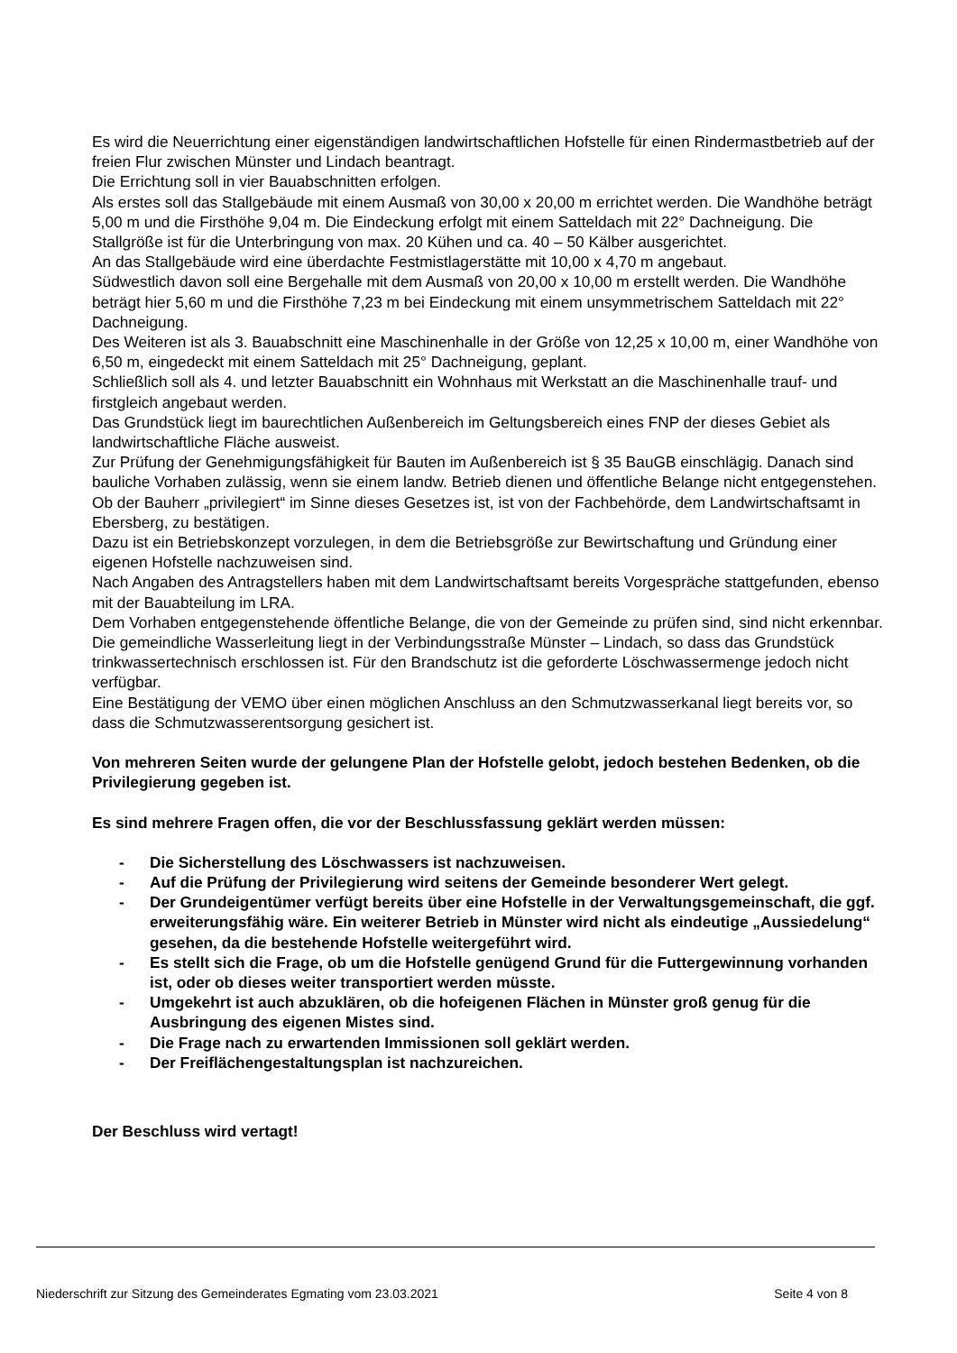Es wird die Neuerrichtung einer eigenständigen landwirtschaftlichen Hofstelle für einen Rindermastbetrieb auf der freien Flur zwischen Münster und Lindach beantragt.
Die Errichtung soll in vier Bauabschnitten erfolgen.
Als erstes soll das Stallgebäude mit einem Ausmaß von 30,00 x 20,00 m errichtet werden. Die Wandhöhe beträgt 5,00 m und die Firsthöhe 9,04 m. Die Eindeckung erfolgt mit einem Satteldach mit 22° Dachneigung. Die Stallgröße ist für die Unterbringung von max. 20 Kühen und ca. 40 – 50 Kälber ausgerichtet.
An das Stallgebäude wird eine überdachte Festmistlagerstätte mit 10,00 x 4,70 m angebaut.
Südwestlich davon soll eine Bergehalle mit dem Ausmaß von 20,00 x 10,00 m erstellt werden. Die Wandhöhe beträgt hier 5,60 m und die Firsthöhe 7,23 m bei Eindeckung mit einem unsymmetrischem Satteldach mit 22° Dachneigung.
Des Weiteren ist als 3. Bauabschnitt eine Maschinenhalle in der Größe von 12,25 x 10,00 m, einer Wandhöhe von 6,50 m, eingedeckt mit einem Satteldach mit 25° Dachneigung, geplant.
Schließlich soll als 4. und letzter Bauabschnitt ein Wohnhaus mit Werkstatt an die Maschinenhalle trauf- und firstgleich angebaut werden.
Das Grundstück liegt im baurechtlichen Außenbereich im Geltungsbereich eines FNP der dieses Gebiet als landwirtschaftliche Fläche ausweist.
Zur Prüfung der Genehmigungsfähigkeit für Bauten im Außenbereich ist § 35 BauGB einschlägig. Danach sind bauliche Vorhaben zulässig, wenn sie einem landw. Betrieb dienen und öffentliche Belange nicht entgegenstehen.
Ob der Bauherr „privilegiert“ im Sinne dieses Gesetzes ist, ist von der Fachbehörde, dem Landwirtschaftsamt in Ebersberg, zu bestätigen.
Dazu ist ein Betriebskonzept vorzulegen, in dem die Betriebsgröße zur Bewirtschaftung und Gründung einer eigenen Hofstelle nachzuweisen sind.
Nach Angaben des Antragstellers haben mit dem Landwirtschaftsamt bereits Vorgespräche stattgefunden, ebenso mit der Bauabteilung im LRA.
Dem Vorhaben entgegenstehende öffentliche Belange, die von der Gemeinde zu prüfen sind, sind nicht erkennbar.
Die gemeindliche Wasserleitung liegt in der Verbindungsstraße Münster – Lindach, so dass das Grundstück trinkwassertechnisch erschlossen ist. Für den Brandschutz ist die geforderte Löschwassermenge jedoch nicht verfügbar.
Eine Bestätigung der VEMO über einen möglichen Anschluss an den Schmutzwasserkanal liegt bereits vor, so dass die Schmutzwasserentsorgung gesichert ist.
Von mehreren Seiten wurde der gelungene Plan der Hofstelle gelobt, jedoch bestehen Bedenken, ob die Privilegierung gegeben ist.
Es sind mehrere Fragen offen, die vor der Beschlussfassung geklärt werden müssen:
- Die Sicherstellung des Löschwassers ist nachzuweisen.
- Auf die Prüfung der Privilegierung wird seitens der Gemeinde besonderer Wert gelegt.
- Der Grundeigentümer verfügt bereits über eine Hofstelle in der Verwaltungsgemeinschaft, die ggf. erweiterungsfähig wäre. Ein weiterer Betrieb in Münster wird nicht als eindeutige „Aussiedelung“ gesehen, da die bestehende Hofstelle weitergeführt wird.
- Es stellt sich die Frage, ob um die Hofstelle genügend Grund für die Futtergewinnung vorhanden ist, oder ob dieses weiter transportiert werden müsste.
- Umgekehrt ist auch abzuklären, ob die hofeigenen Flächen in Münster groß genug für die Ausbringung des eigenen Mistes sind.
- Die Frage nach zu erwartenden Immissionen soll geklärt werden.
- Der Freiflächengestaltungsplan ist nachzureichen.
Der Beschluss wird vertagt!
Niederschrift zur Sitzung des Gemeinderates Egmating vom 23.03.2021 Seite 4 von 8